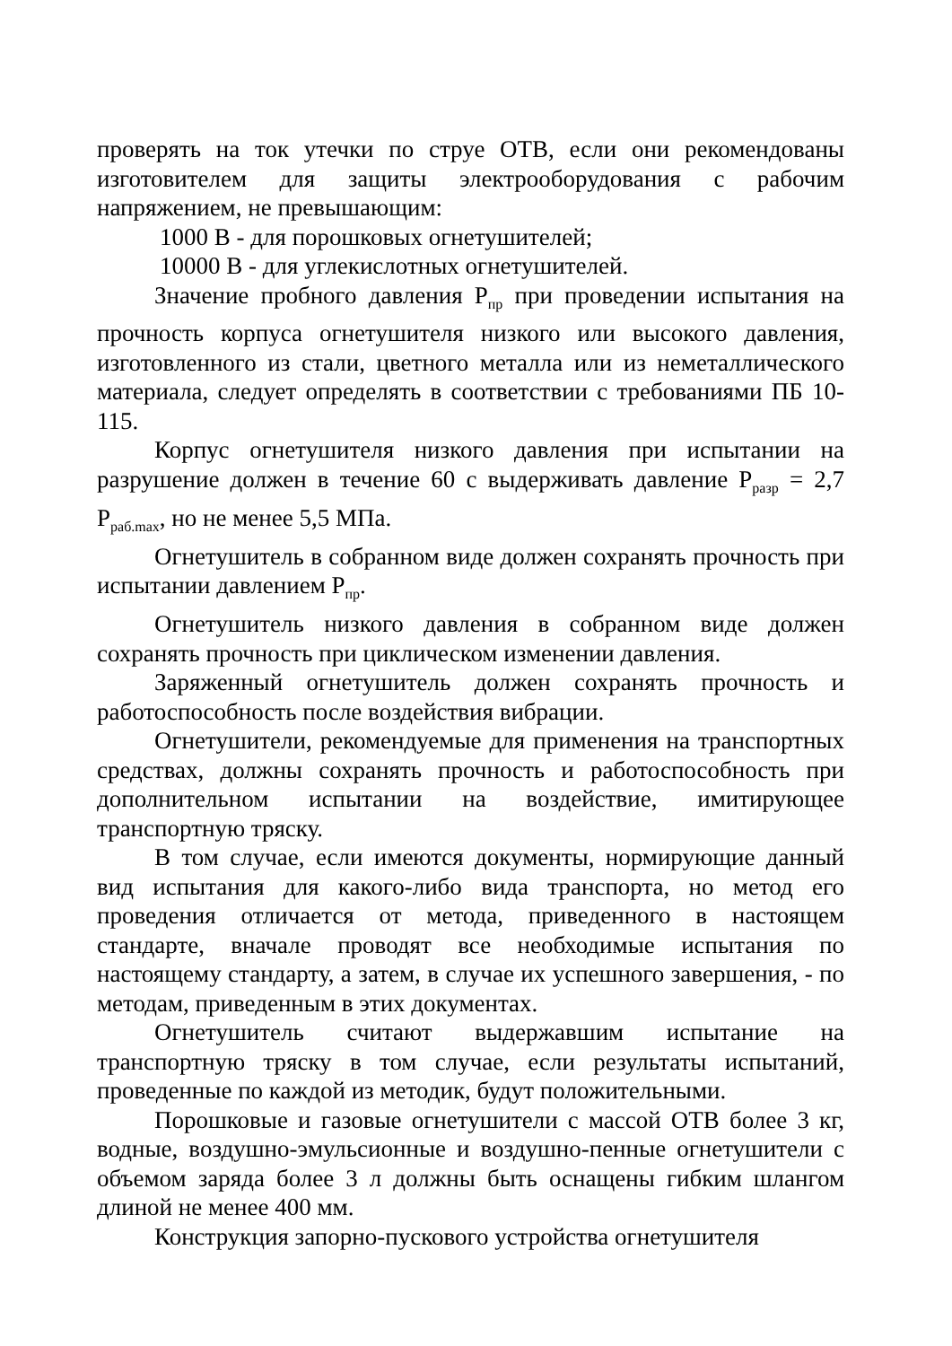проверять на ток утечки по струе ОТВ, если они рекомендованы изготовителем для защиты электрооборудования с рабочим напряжением, не превышающим:
1000 В - для порошковых огнетушителей;
10000 В - для углекислотных огнетушителей.
Значение пробного давления Р<sub>пр</sub> при проведении испытания на прочность корпуса огнетушителя низкого или высокого давления, изготовленного из стали, цветного металла или из неметаллического материала, следует определять в соответствии с требованиями ПБ 10-115.
Корпус огнетушителя низкого давления при испытании на разрушение должен в течение 60 с выдерживать давление Р<sub>разр</sub> = 2,7 Р<sub>раб.max</sub>, но не менее 5,5 МПа.
Огнетушитель в собранном виде должен сохранять прочность при испытании давлением Р<sub>пр</sub>.
Огнетушитель низкого давления в собранном виде должен сохранять прочность при циклическом изменении давления.
Заряженный огнетушитель должен сохранять прочность и работоспособность после воздействия вибрации.
Огнетушители, рекомендуемые для применения на транспортных средствах, должны сохранять прочность и работоспособность при дополнительном испытании на воздействие, имитирующее транспортную тряску.
В том случае, если имеются документы, нормирующие данный вид испытания для какого-либо вида транспорта, но метод его проведения отличается от метода, приведенного в настоящем стандарте, вначале проводят все необходимые испытания по настоящему стандарту, а затем, в случае их успешного завершения, - по методам, приведенным в этих документах.
Огнетушитель считают выдержавшим испытание на транспортную тряску в том случае, если результаты испытаний, проведенные по каждой из методик, будут положительными.
Порошковые и газовые огнетушители с массой ОТВ более 3 кг, водные, воздушно-эмульсионные и воздушно-пенные огнетушители с объемом заряда более 3 л должны быть оснащены гибким шлангом длиной не менее 400 мм.
Конструкция запорно-пускового устройства огнетушителя